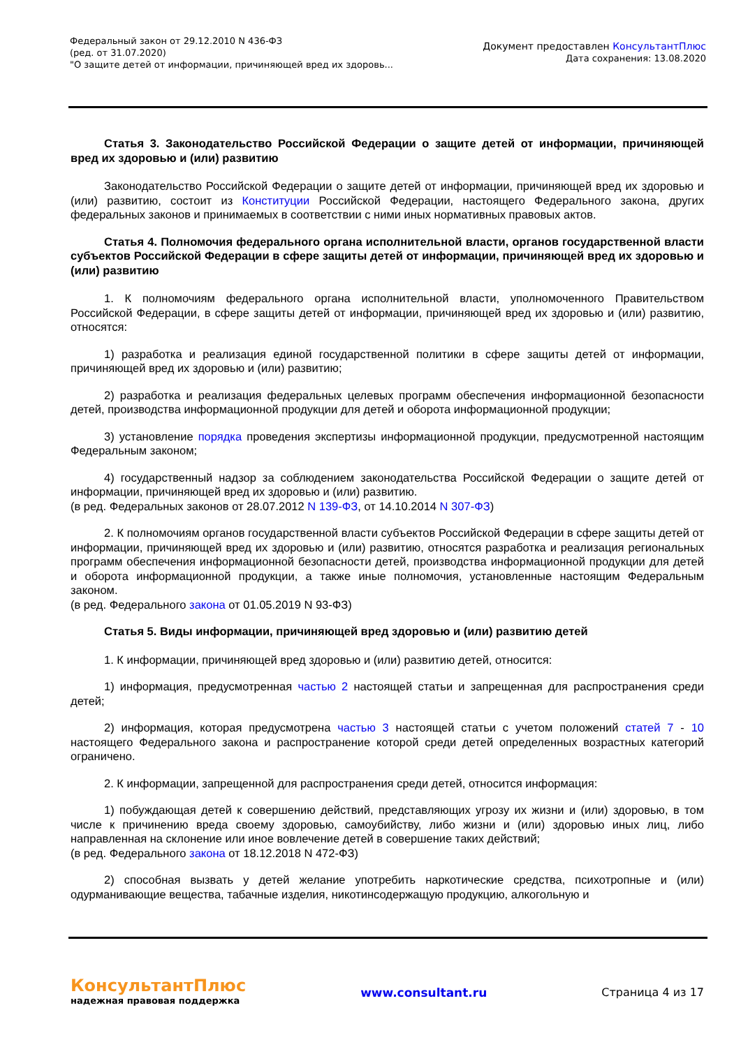Федеральный закон от 29.12.2010 N 436-ФЗ
(ред. от 31.07.2020)
"О защите детей от информации, причиняющей вред их здоровь...
Документ предоставлен КонсультантПлюс
Дата сохранения: 13.08.2020
Статья 3. Законодательство Российской Федерации о защите детей от информации, причиняющей вред их здоровью и (или) развитию
Законодательство Российской Федерации о защите детей от информации, причиняющей вред их здоровью и (или) развитию, состоит из Конституции Российской Федерации, настоящего Федерального закона, других федеральных законов и принимаемых в соответствии с ними иных нормативных правовых актов.
Статья 4. Полномочия федерального органа исполнительной власти, органов государственной власти субъектов Российской Федерации в сфере защиты детей от информации, причиняющей вред их здоровью и (или) развитию
1. К полномочиям федерального органа исполнительной власти, уполномоченного Правительством Российской Федерации, в сфере защиты детей от информации, причиняющей вред их здоровью и (или) развитию, относятся:
1) разработка и реализация единой государственной политики в сфере защиты детей от информации, причиняющей вред их здоровью и (или) развитию;
2) разработка и реализация федеральных целевых программ обеспечения информационной безопасности детей, производства информационной продукции для детей и оборота информационной продукции;
3) установление порядка проведения экспертизы информационной продукции, предусмотренной настоящим Федеральным законом;
4) государственный надзор за соблюдением законодательства Российской Федерации о защите детей от информации, причиняющей вред их здоровью и (или) развитию.
(в ред. Федеральных законов от 28.07.2012 N 139-ФЗ, от 14.10.2014 N 307-ФЗ)
2. К полномочиям органов государственной власти субъектов Российской Федерации в сфере защиты детей от информации, причиняющей вред их здоровью и (или) развитию, относятся разработка и реализация региональных программ обеспечения информационной безопасности детей, производства информационной продукции для детей и оборота информационной продукции, а также иные полномочия, установленные настоящим Федеральным законом.
(в ред. Федерального закона от 01.05.2019 N 93-ФЗ)
Статья 5. Виды информации, причиняющей вред здоровью и (или) развитию детей
1. К информации, причиняющей вред здоровью и (или) развитию детей, относится:
1) информация, предусмотренная частью 2 настоящей статьи и запрещенная для распространения среди детей;
2) информация, которая предусмотрена частью 3 настоящей статьи с учетом положений статей 7 - 10 настоящего Федерального закона и распространение которой среди детей определенных возрастных категорий ограничено.
2. К информации, запрещенной для распространения среди детей, относится информация:
1) побуждающая детей к совершению действий, представляющих угрозу их жизни и (или) здоровью, в том числе к причинению вреда своему здоровью, самоубийству, либо жизни и (или) здоровью иных лиц, либо направленная на склонение или иное вовлечение детей в совершение таких действий;
(в ред. Федерального закона от 18.12.2018 N 472-ФЗ)
2) способная вызвать у детей желание употребить наркотические средства, психотропные и (или) одурманивающие вещества, табачные изделия, никотинсодержащую продукцию, алкогольную и
КонсультантПлюс
надежная правовая поддержка
www.consultant.ru Страница 4 из 17